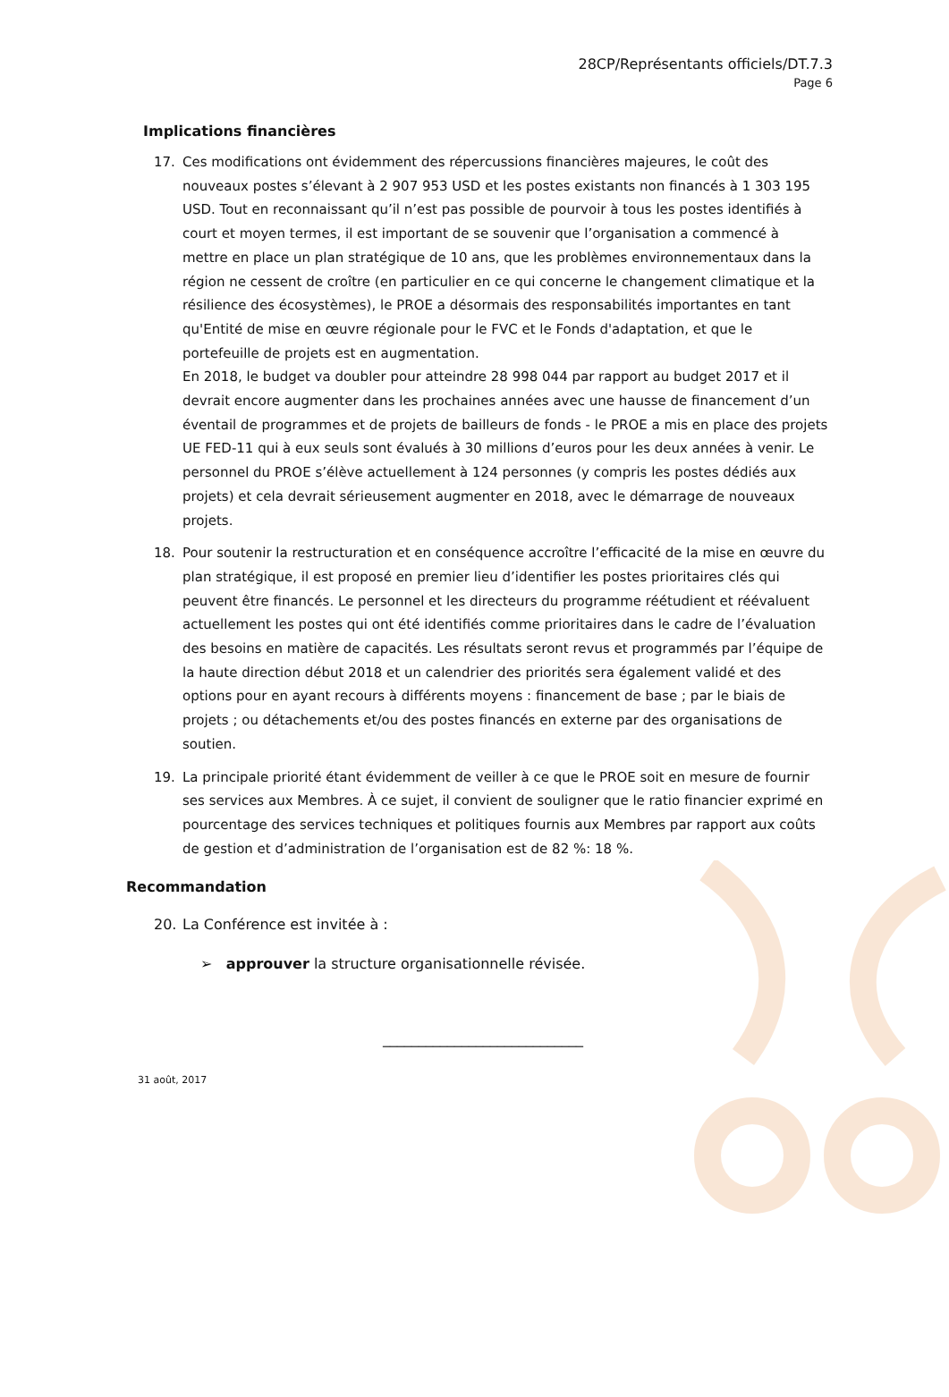28CP/Représentants officiels/DT.7.3
Page 6
Implications financières
17. Ces modifications ont évidemment des répercussions financières majeures, le coût des nouveaux postes s’élevant à 2 907 953 USD et les postes existants non financés à 1 303 195 USD. Tout en reconnaissant qu’il n’est pas possible de pourvoir à tous les postes identifiés à court et moyen termes, il est important de se souvenir que l’organisation a commencé à mettre en place un plan stratégique de 10 ans, que les problèmes environnementaux dans la région ne cessent de croître (en particulier en ce qui concerne le changement climatique et la résilience des écosystèmes), le PROE a désormais des responsabilités importantes en tant qu'Entité de mise en œuvre régionale pour le FVC et le Fonds d'adaptation, et que le portefeuille de projets est en augmentation.
En 2018, le budget va doubler pour atteindre 28 998 044 par rapport au budget 2017 et il devrait encore augmenter dans les prochaines années avec une hausse de financement d’un éventail de programmes et de projets de bailleurs de fonds - le PROE a mis en place des projets UE FED-11 qui à eux seuls sont évalués à 30 millions d’euros pour les deux années à venir. Le personnel du PROE s’élève actuellement à 124 personnes (y compris les postes dédiés aux projets) et cela devrait sérieusement augmenter en 2018, avec le démarrage de nouveaux projets.
18. Pour soutenir la restructuration et en conséquence accroître l’efficacité de la mise en œuvre du plan stratégique, il est proposé en premier lieu d’identifier les postes prioritaires clés qui peuvent être financés. Le personnel et les directeurs du programme réétudient et réévaluent actuellement les postes qui ont été identifiés comme prioritaires dans le cadre de l’évaluation des besoins en matière de capacités. Les résultats seront revus et programmés par l’équipe de la haute direction début 2018 et un calendrier des priorités sera également validé et des options pour en ayant recours à différents moyens : financement de base ; par le biais de projets ; ou détachements et/ou des postes financés en externe par des organisations de soutien.
19. La principale priorité étant évidemment de veiller à ce que le PROE soit en mesure de fournir ses services aux Membres. À ce sujet, il convient de souligner que le ratio financier exprimé en pourcentage des services techniques et politiques fournis aux Membres par rapport aux coûts de gestion et d’administration de l’organisation est de 82 %: 18 %.
Recommandation
20. La Conférence est invitée à :
➢ approuver la structure organisationnelle révisée.
____________________________
31 août, 2017